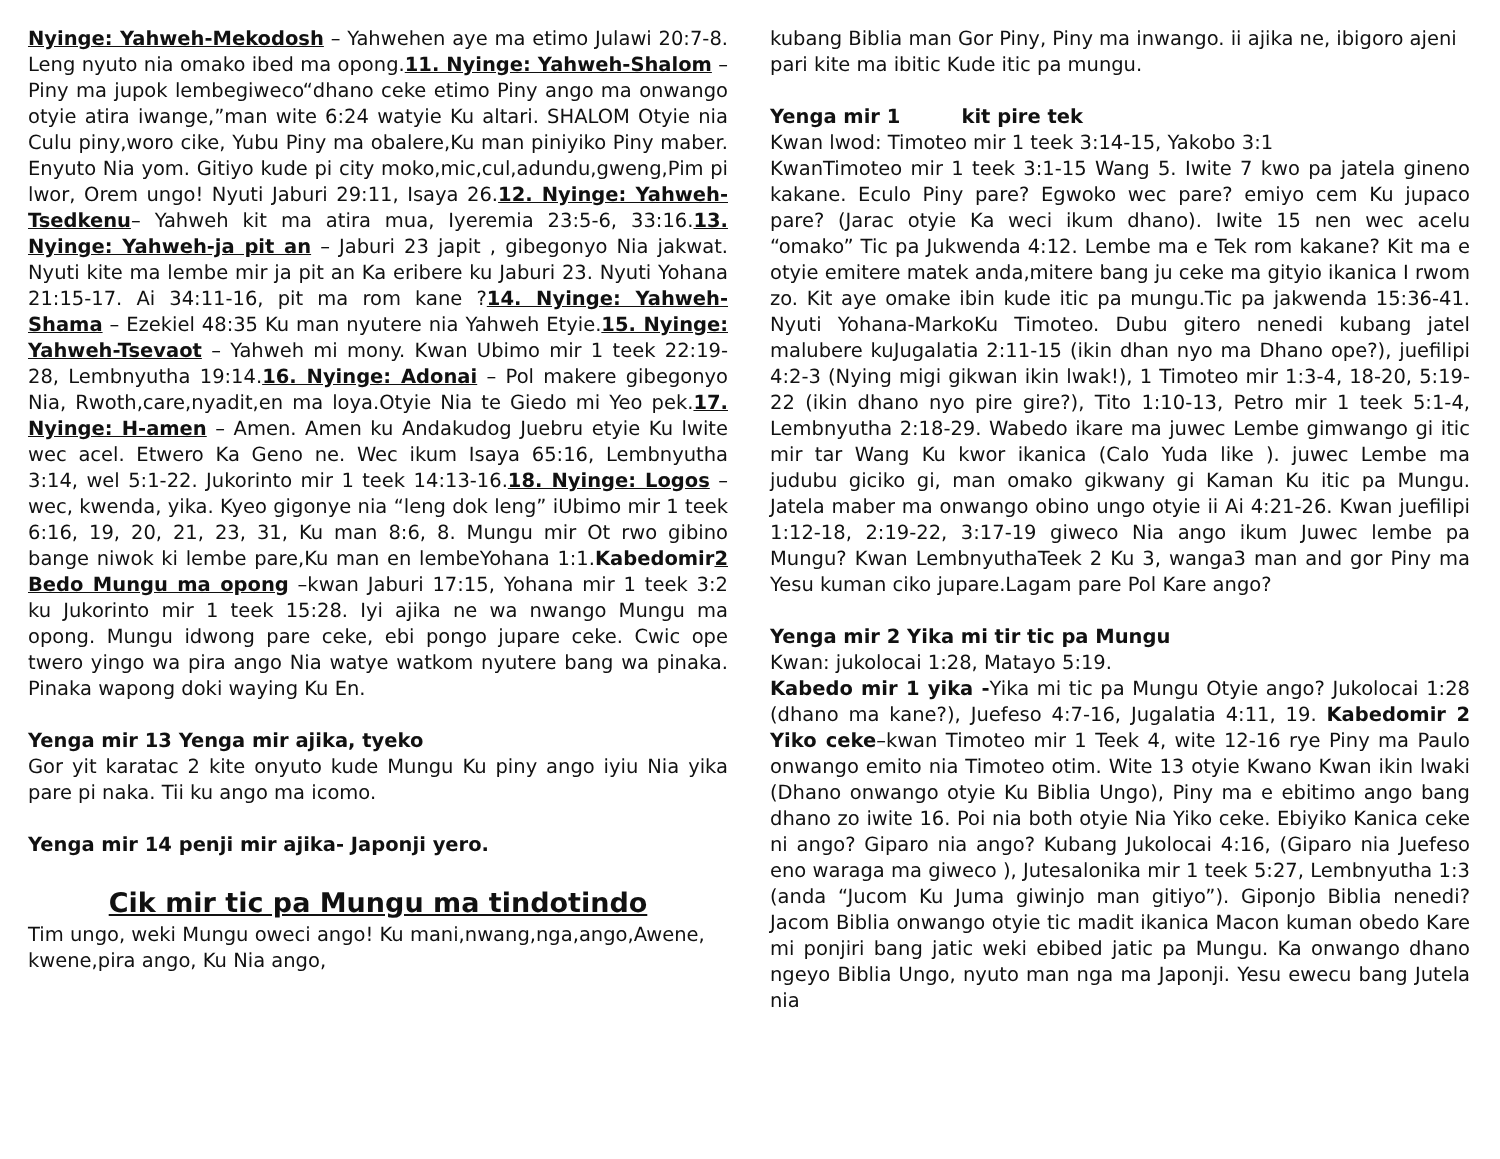Nyinge: Yahweh-Mekodosh – Yahwehen aye ma etimo Julawi 20:7-8. Leng nyuto nia omako ibed ma opong.11. Nyinge: Yahweh-Shalom – Piny ma jupok lembegiweco“dhano ceke etimo Piny ango ma onwango otyie atira iwange,”man wite 6:24 watyie Ku altari. SHALOM Otyie nia Culu piny,woro cike, Yubu Piny ma obalere,Ku man piniyiko Piny maber. Enyuto Nia yom. Gitiyo kude pi city moko,mic,cul,adundu,gweng,Pim pi lwor, Orem ungo! Nyuti Jaburi 29:11, Isaya 26.12. Nyinge: Yahweh-Tsedkenu– Yahweh kit ma atira mua, Iyeremia 23:5-6, 33:16.13. Nyinge: Yahweh-ja pit an – Jaburi 23 japit , gibegonyo Nia jakwat. Nyuti kite ma lembe mir ja pit an Ka eribere ku Jaburi 23. Nyuti Yohana 21:15-17. Ai 34:11-16, pit ma rom kane ?14. Nyinge: Yahweh-Shama – Ezekiel 48:35 Ku man nyutere nia Yahweh Etyie.15. Nyinge: Yahweh-Tsevaot – Yahweh mi mony. Kwan Ubimo mir 1 teek 22:19-28, Lembnyutha 19:14.16. Nyinge: Adonai – Pol makere gibegonyo Nia, Rwoth,care,nyadit,en ma loya.Otyie Nia te Giedo mi Yeo pek.17. Nyinge: H-amen – Amen. Amen ku Andakudog Juebru etyie Ku lwite wec acel. Etwero Ka Geno ne. Wec ikum Isaya 65:16, Lembnyutha 3:14, wel 5:1-22. Jukorinto mir 1 teek 14:13-16.18. Nyinge: Logos – wec, kwenda, yika. Kyeo gigonye nia “leng dok leng” iUbimo mir 1 teek 6:16, 19, 20, 21, 23, 31, Ku man 8:6, 8. Mungu mir Ot rwo gibino bange niwok ki lembe pare,Ku man en lembeYohana 1:1.Kabedomir 2 Bedo Mungu ma opong –kwan Jaburi 17:15, Yohana mir 1 teek 3:2 ku Jukorinto mir 1 teek 15:28. Iyi ajika ne wa nwango Mungu ma opong. Mungu idwong pare ceke, ebi pongo jupare ceke. Cwic ope twero yingo wa pira ango Nia watye watkom nyutere bang wa pinaka. Pinaka wapong doki waying Ku En.
Yenga mir 13 Yenga mir ajika, tyeko
Gor yit karatac 2 kite onyuto kude Mungu Ku piny ango iyiu Nia yika pare pi naka. Tii ku ango ma icomo.
Yenga mir 14 penji mir ajika- Japonji yero.
Cik mir tic pa Mungu ma tindotindo
Tim ungo, weki Mungu oweci ango! Ku mani,nwang,nga,ango,Awene, kwene,pira ango, Ku Nia ango,
kubang Biblia man Gor Piny, Piny ma inwango. ii ajika ne, ibigoro ajeni pari kite ma ibitic Kude itic pa mungu.
Yenga mir 1 kit pire tek
Kwan lwod: Timoteo mir 1 teek 3:14-15, Yakobo 3:1
KwanTimoteo mir 1 teek 3:1-15 Wang 5. Iwite 7 kwo pa jatela gineno kakane. Eculo Piny pare? Egwoko wec pare? emiyo cem Ku jupaco pare? (Jarac otyie Ka weci ikum dhano). Iwite 15 nen wec acelu “omako” Tic pa Jukwenda 4:12. Lembe ma e Tek rom kakane? Kit ma e otyie emitere matek anda,mitere bang ju ceke ma gityio ikanica I rwom zo. Kit aye omake ibin kude itic pa mungu.Tic pa jakwenda 15:36-41. Nyuti Yohana-MarkoKu Timoteo. Dubu gitero nenedi kubang jatel malubere kuJugalatia 2:11-15 (ikin dhan nyo ma Dhano ope?), juefilipi 4:2-3 (Nying migi gikwan ikin lwak!), 1 Timoteo mir 1:3-4, 18-20, 5:19-22 (ikin dhano nyo pire gire?), Tito 1:10-13, Petro mir 1 teek 5:1-4, Lembnyutha 2:18-29. Wabedo ikare ma juwec Lembe gimwango gi itic mir tar Wang Ku kwor ikanica (Calo Yuda like ). juwec Lembe ma judubu giciko gi, man omako gikwany gi Kaman Ku itic pa Mungu. Jatela maber ma onwango obino ungo otyie ii Ai 4:21-26. Kwan juefilipi 1:12-18, 2:19-22, 3:17-19 giweco Nia ango ikum Juwec lembe pa Mungu? Kwan LembnyuthaTeek 2 Ku 3, wanga3 man and gor Piny ma Yesu kuman ciko jupare.Lagam pare Pol Kare ango?
Yenga mir 2 Yika mi tir tic pa Mungu
Kwan: jukolocai 1:28, Matayo 5:19.
Kabedo mir 1 yika -Yika mi tic pa Mungu Otyie ango? Jukolocai 1:28 (dhano ma kane?), Juefeso 4:7-16, Jugalatia 4:11, 19. Kabedomir 2 Yiko ceke–kwan Timoteo mir 1 Teek 4, wite 12-16 rye Piny ma Paulo onwango emito nia Timoteo otim. Wite 13 otyie Kwano Kwan ikin lwaki (Dhano onwango otyie Ku Biblia Ungo), Piny ma e ebitimo ango bang dhano zo iwite 16. Poi nia both otyie Nia Yiko ceke. Ebiyiko Kanica ceke ni ango? Giparo nia ango? Kubang Jukolocai 4:16, (Giparo nia Juefeso eno waraga ma giweco ), Jutesalonika mir 1 teek 5:27, Lembnyutha 1:3 (anda “Jucom Ku Juma giwinjo man gitiyo”). Giponjo Biblia nenedi? Jacom Biblia onwango otyie tic madit ikanica Macon kuman obedo Kare mi ponjiri bang jatic weki ebibed jatic pa Mungu. Ka onwango dhano ngeyo Biblia Ungo, nyuto man nga ma Japonji. Yesu ewecu bang Jutela nia